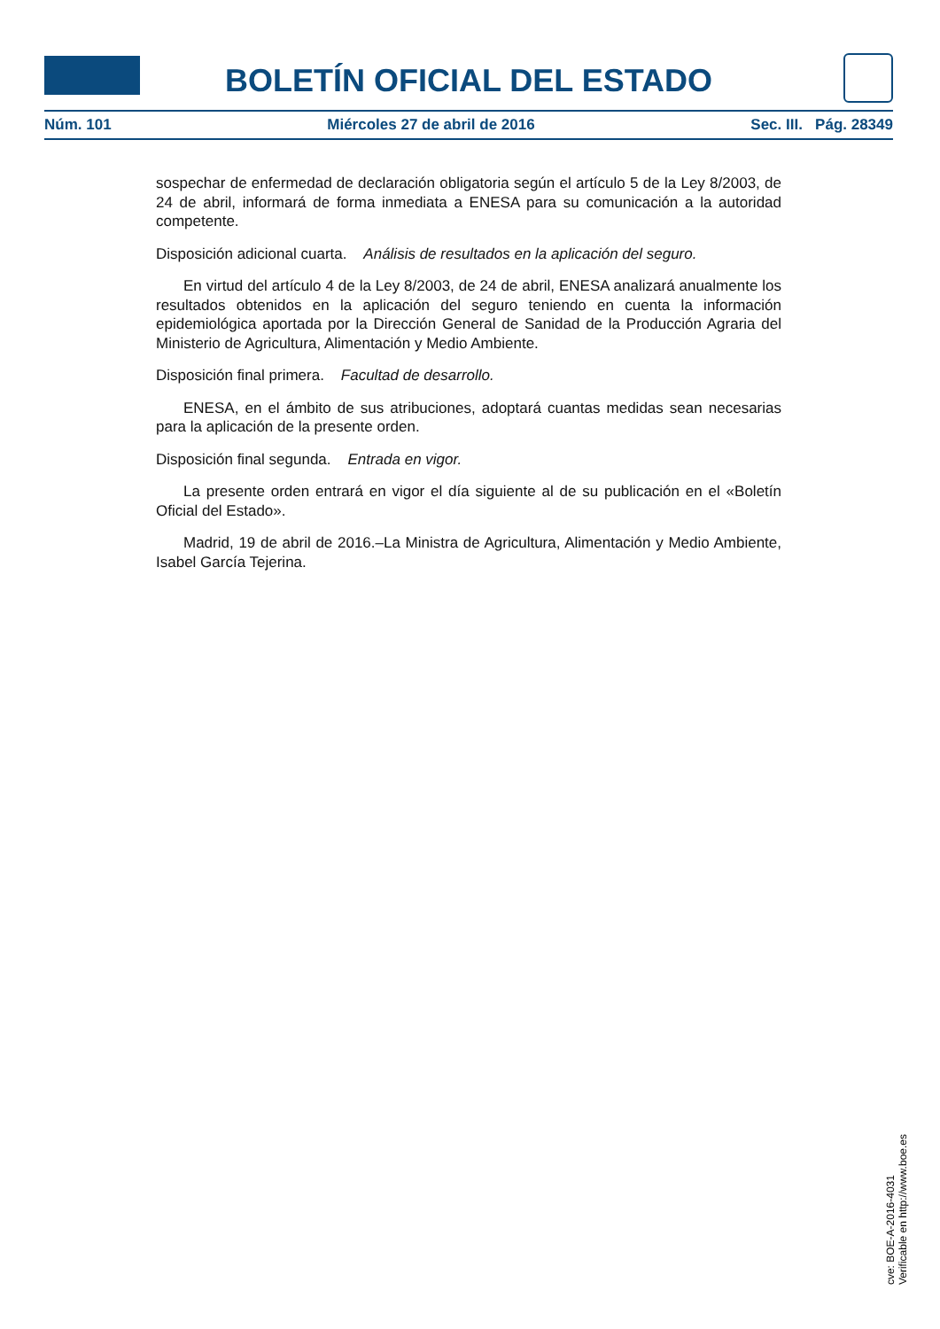BOLETÍN OFICIAL DEL ESTADO
Núm. 101 Miércoles 27 de abril de 2016 Sec. III. Pág. 28349
sospechar de enfermedad de declaración obligatoria según el artículo 5 de la Ley 8/2003, de 24 de abril, informará de forma inmediata a ENESA para su comunicación a la autoridad competente.
Disposición adicional cuarta. Análisis de resultados en la aplicación del seguro.
En virtud del artículo 4 de la Ley 8/2003, de 24 de abril, ENESA analizará anualmente los resultados obtenidos en la aplicación del seguro teniendo en cuenta la información epidemiológica aportada por la Dirección General de Sanidad de la Producción Agraria del Ministerio de Agricultura, Alimentación y Medio Ambiente.
Disposición final primera. Facultad de desarrollo.
ENESA, en el ámbito de sus atribuciones, adoptará cuantas medidas sean necesarias para la aplicación de la presente orden.
Disposición final segunda. Entrada en vigor.
La presente orden entrará en vigor el día siguiente al de su publicación en el «Boletín Oficial del Estado».
Madrid, 19 de abril de 2016.–La Ministra de Agricultura, Alimentación y Medio Ambiente, Isabel García Tejerina.
cve: BOE-A-2016-4031
Verificable en http://www.boe.es